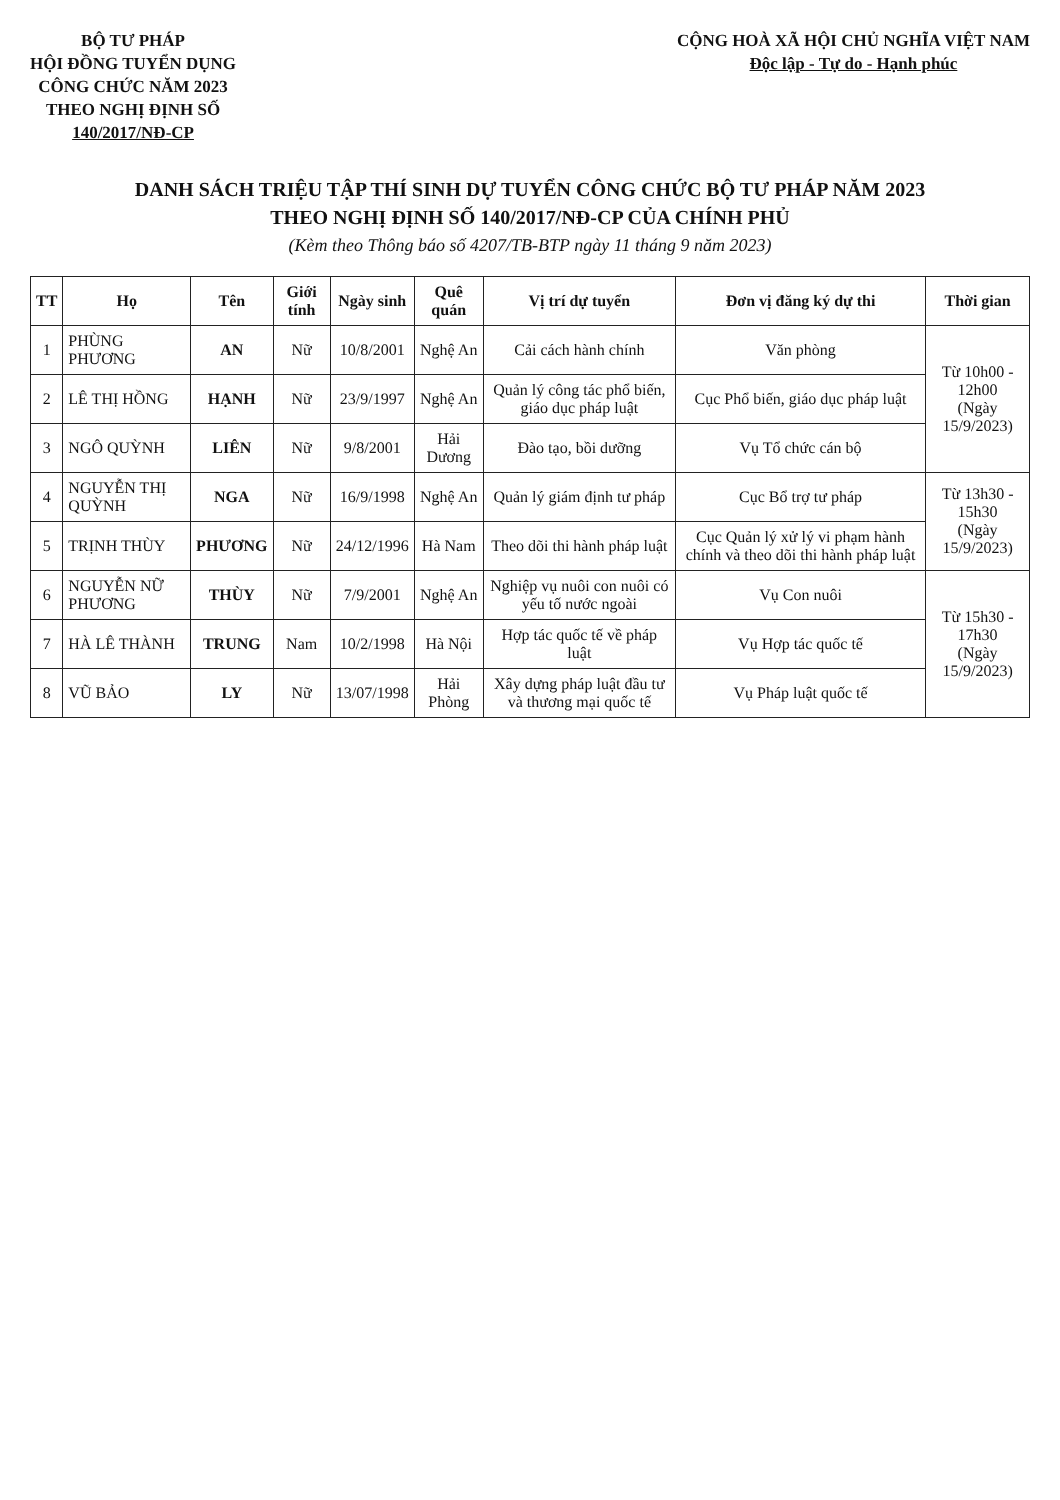BỘ TƯ PHÁP
HỘI ĐỒNG TUYỂN DỤNG
CÔNG CHỨC NĂM 2023
THEO NGHỊ ĐỊNH SỐ
140/2017/NĐ-CP
CỘNG HOÀ XÃ HỘI CHỦ NGHĨA VIỆT NAM
Độc lập - Tự do - Hạnh phúc
DANH SÁCH TRIỆU TẬP THÍ SINH DỰ TUYỂN CÔNG CHỨC BỘ TƯ PHÁP NĂM 2023
THEO NGHỊ ĐỊNH SỐ 140/2017/NĐ-CP CỦA CHÍNH PHỦ
(Kèm theo Thông báo số 4207/TB-BTP ngày 11 tháng 9 năm 2023)
| TT | Họ | Tên | Giới tính | Ngày sinh | Quê quán | Vị trí dự tuyển | Đơn vị đăng ký dự thi | Thời gian |
| --- | --- | --- | --- | --- | --- | --- | --- | --- |
| 1 | PHÙNG PHƯƠNG | AN | Nữ | 10/8/2001 | Nghệ An | Cải cách hành chính | Văn phòng | Từ 10h00 - 12h00 (Ngày 15/9/2023) |
| 2 | LÊ THỊ HỒNG | HẠNH | Nữ | 23/9/1997 | Nghệ An | Quản lý công tác phổ biến, giáo dục pháp luật | Cục Phổ biến, giáo dục pháp luật | |
| 3 | NGÔ QUỲNH | LIÊN | Nữ | 9/8/2001 | Hải Dương | Đào tạo, bồi dưỡng | Vụ Tổ chức cán bộ | |
| 4 | NGUYỄN THỊ QUỲNH | NGA | Nữ | 16/9/1998 | Nghệ An | Quản lý giám định tư pháp | Cục Bổ trợ tư pháp | Từ 13h30 - 15h30 (Ngày 15/9/2023) |
| 5 | TRỊNH THÙY | PHƯƠNG | Nữ | 24/12/1996 | Hà Nam | Theo dõi thi hành pháp luật | Cục Quản lý xử lý vi phạm hành chính và theo dõi thi hành pháp luật | |
| 6 | NGUYỄN NỮ PHƯƠNG | THÙY | Nữ | 7/9/2001 | Nghệ An | Nghiệp vụ nuôi con nuôi có yếu tố nước ngoài | Vụ Con nuôi | Từ 15h30 - 17h30 (Ngày 15/9/2023) |
| 7 | HÀ LÊ THÀNH | TRUNG | Nam | 10/2/1998 | Hà Nội | Hợp tác quốc tế về pháp luật | Vụ Hợp tác quốc tế | |
| 8 | VŨ BẢO | LY | Nữ | 13/07/1998 | Hải Phòng | Xây dựng pháp luật đầu tư và thương mại quốc tế | Vụ Pháp luật quốc tế | |